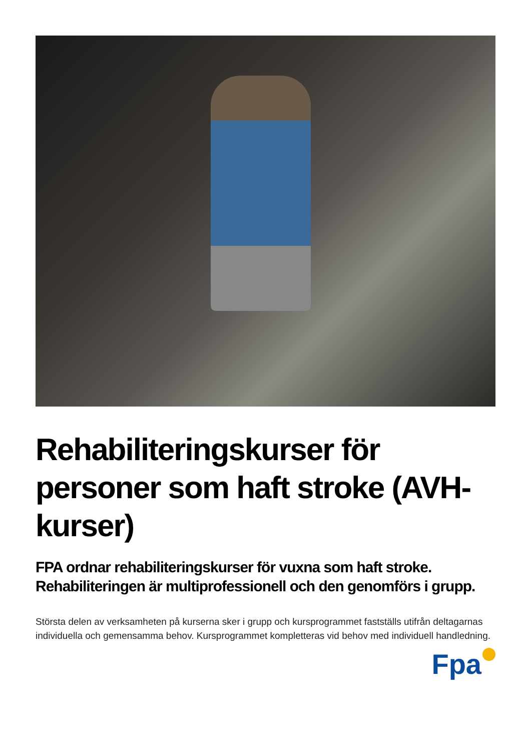Rehabiliteringskurser för personer som haft stroke (AVH-kurser)
FPA ordnar rehabiliteringskurser för vuxna som haft stroke. Rehabiliteringen är multiprofessionell och den genomförs i grupp.
Största delen av verksamheten på kurserna sker i grupp och kursprogrammet fastställs utifrån deltagarnas individuella och gemensamma behov. Kursprogrammet kompletteras vid behov med individuell handledning.
Fpa